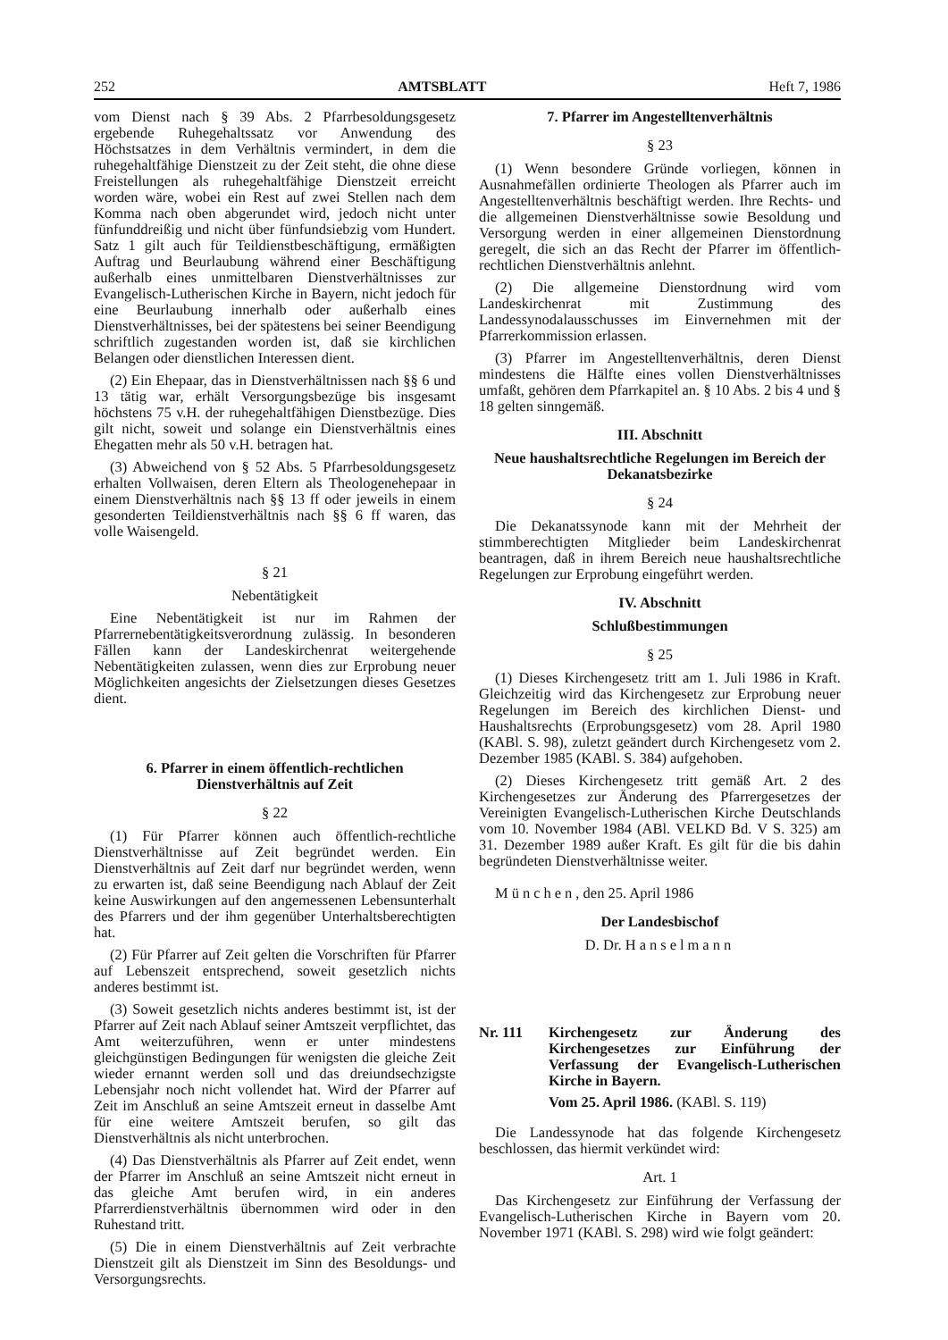252 AMTSBLATT Heft 7, 1986
vom Dienst nach § 39 Abs. 2 Pfarrbesoldungsgesetz ergebende Ruhegehaltssatz vor Anwendung des Höchstsatzes in dem Verhältnis vermindert, in dem die ruhegehaltfähige Dienstzeit zu der Zeit steht, die ohne diese Freistellungen als ruhegehaltfähige Dienstzeit erreicht worden wäre, wobei ein Rest auf zwei Stellen nach dem Komma nach oben abgerundet wird, jedoch nicht unter fünfunddreißig und nicht über fünfundsiebzig vom Hundert. Satz 1 gilt auch für Teildienstbeschäftigung, ermäßigten Auftrag und Beurlaubung während einer Beschäftigung außerhalb eines unmittelbaren Dienstverhältnisses zur Evangelisch-Lutherischen Kirche in Bayern, nicht jedoch für eine Beurlaubung innerhalb oder außerhalb eines Dienstverhältnisses, bei der spätestens bei seiner Beendigung schriftlich zugestanden worden ist, daß sie kirchlichen Belangen oder dienstlichen Interessen dient.
(2) Ein Ehepaar, das in Dienstverhältnissen nach §§ 6 und 13 tätig war, erhält Versorgungsbezüge bis insgesamt höchstens 75 v.H. der ruhegehaltfähigen Dienstbezüge. Dies gilt nicht, soweit und solange ein Dienstverhältnis eines Ehegatten mehr als 50 v.H. betragen hat.
(3) Abweichend von § 52 Abs. 5 Pfarrbesoldungsgesetz erhalten Vollwaisen, deren Eltern als Theologenehepaar in einem Dienstverhältnis nach §§ 13 ff oder jeweils in einem gesonderten Teildienstverhältnis nach §§ 6 ff waren, das volle Waisengeld.
§ 21
Nebentätigkeit
Eine Nebentätigkeit ist nur im Rahmen der Pfarrernebentätigkeitsverordnung zulässig. In besonderen Fällen kann der Landeskirchenrat weitergehende Nebentätigkeiten zulassen, wenn dies zur Erprobung neuer Möglichkeiten angesichts der Zielsetzungen dieses Gesetzes dient.
6. Pfarrer in einem öffentlich-rechtlichen Dienstverhältnis auf Zeit
§ 22
(1) Für Pfarrer können auch öffentlich-rechtliche Dienstverhältnisse auf Zeit begründet werden. Ein Dienstverhältnis auf Zeit darf nur begründet werden, wenn zu erwarten ist, daß seine Beendigung nach Ablauf der Zeit keine Auswirkungen auf den angemessenen Lebensunterhalt des Pfarrers und der ihm gegenüber Unterhaltsberechtigten hat.
(2) Für Pfarrer auf Zeit gelten die Vorschriften für Pfarrer auf Lebenszeit entsprechend, soweit gesetzlich nichts anderes bestimmt ist.
(3) Soweit gesetzlich nichts anderes bestimmt ist, ist der Pfarrer auf Zeit nach Ablauf seiner Amtszeit verpflichtet, das Amt weiterzuführen, wenn er unter mindestens gleichgünstigen Bedingungen für wenigsten die gleiche Zeit wieder ernannt werden soll und das dreiundsechzigste Lebensjahr noch nicht vollendet hat. Wird der Pfarrer auf Zeit im Anschluß an seine Amtszeit erneut in dasselbe Amt für eine weitere Amtszeit berufen, so gilt das Dienstverhältnis als nicht unterbrochen.
(4) Das Dienstverhältnis als Pfarrer auf Zeit endet, wenn der Pfarrer im Anschluß an seine Amtszeit nicht erneut in das gleiche Amt berufen wird, in ein anderes Pfarrerdienstverhältnis übernommen wird oder in den Ruhestand tritt.
(5) Die in einem Dienstverhältnis auf Zeit verbrachte Dienstzeit gilt als Dienstzeit im Sinn des Besoldungs- und Versorgungsrechts.
7. Pfarrer im Angestelltenverhältnis
§ 23
(1) Wenn besondere Gründe vorliegen, können in Ausnahmefällen ordinierte Theologen als Pfarrer auch im Angestelltenverhältnis beschäftigt werden. Ihre Rechts- und die allgemeinen Dienstverhältnisse sowie Besoldung und Versorgung werden in einer allgemeinen Dienstordnung geregelt, die sich an das Recht der Pfarrer im öffentlich-rechtlichen Dienstverhältnis anlehnt.
(2) Die allgemeine Dienstordnung wird vom Landeskirchenrat mit Zustimmung des Landessynodalausschusses im Einvernehmen mit der Pfarrerkommission erlassen.
(3) Pfarrer im Angestelltenverhältnis, deren Dienst mindestens die Hälfte eines vollen Dienstverhältnisses umfaßt, gehören dem Pfarrkapitel an. § 10 Abs. 2 bis 4 und § 18 gelten sinngemäß.
III. Abschnitt
Neue haushaltsrechtliche Regelungen im Bereich der Dekanatsbezirke
§ 24
Die Dekanatssynode kann mit der Mehrheit der stimmberechtigten Mitglieder beim Landeskirchenrat beantragen, daß in ihrem Bereich neue haushaltsrechtliche Regelungen zur Erprobung eingeführt werden.
IV. Abschnitt
Schlußbestimmungen
§ 25
(1) Dieses Kirchengesetz tritt am 1. Juli 1986 in Kraft. Gleichzeitig wird das Kirchengesetz zur Erprobung neuer Regelungen im Bereich des kirchlichen Dienst- und Haushaltsrechts (Erprobungsgesetz) vom 28. April 1980 (KABl. S. 98), zuletzt geändert durch Kirchengesetz vom 2. Dezember 1985 (KABl. S. 384) aufgehoben.
(2) Dieses Kirchengesetz tritt gemäß Art. 2 des Kirchengesetzes zur Änderung des Pfarrergesetzes der Vereinigten Evangelisch-Lutherischen Kirche Deutschlands vom 10. November 1984 (ABl. VELKD Bd. V S. 325) am 31. Dezember 1989 außer Kraft. Es gilt für die bis dahin begründeten Dienstverhältnisse weiter.
München, den 25. April 1986
Der Landesbischof
D. Dr. Hanselmann
Nr. 111 Kirchengesetz zur Änderung des Kirchengesetzes zur Einführung der Verfassung der Evangelisch-Lutherischen Kirche in Bayern.
Vom 25. April 1986. (KABl. S. 119)
Die Landessynode hat das folgende Kirchengesetz beschlossen, das hiermit verkündet wird:
Art. 1
Das Kirchengesetz zur Einführung der Verfassung der Evangelisch-Lutherischen Kirche in Bayern vom 20. November 1971 (KABl. S. 298) wird wie folgt geändert: